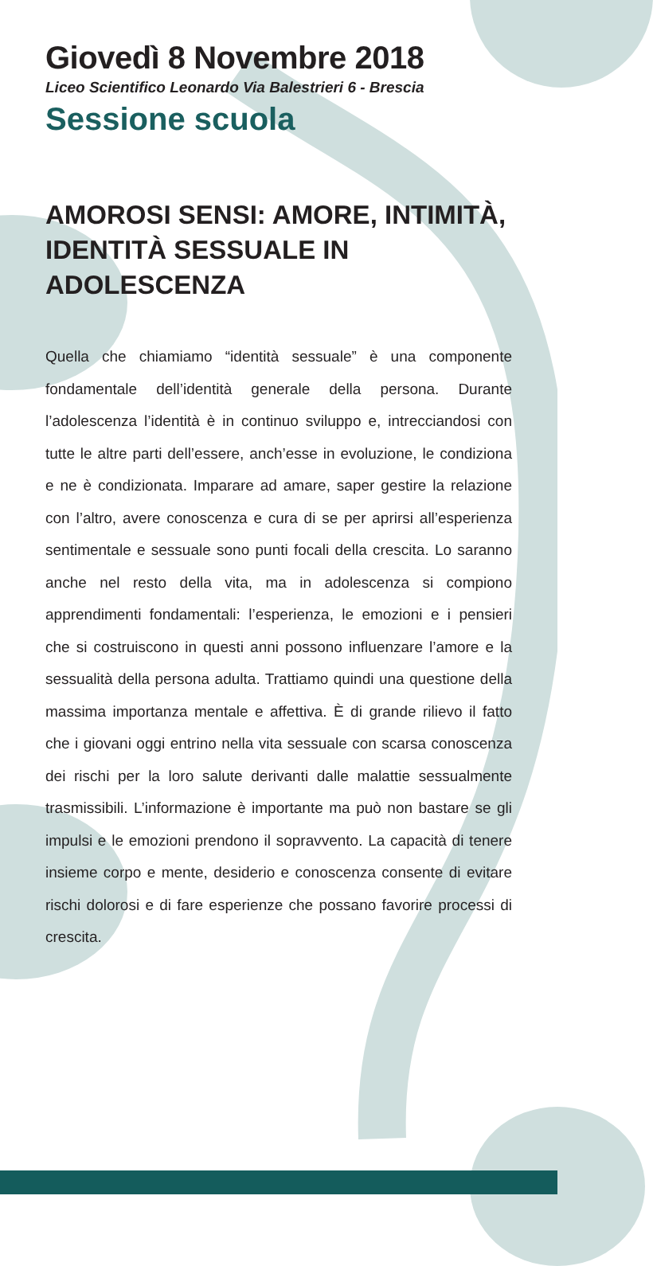Giovedì 8 Novembre 2018
Liceo Scientifico Leonardo Via Balestrieri 6 - Brescia
Sessione scuola
AMOROSI SENSI: AMORE, INTIMITÀ, IDENTITÀ SESSUALE IN ADOLESCENZA
Quella che chiamiamo “identità sessuale” è una componente fondamentale dell’identità generale della persona. Durante l’adolescenza l’identità è in continuo sviluppo e, intrecciandosi con tutte le altre parti dell’essere, anch’esse in evoluzione, le condiziona e ne è condizionata. Imparare ad amare, saper gestire la relazione con l’altro, avere conoscenza e cura di se per aprirsi all’esperienza sentimentale e sessuale sono punti focali della crescita. Lo saranno anche nel resto della vita, ma in adolescenza si compiono apprendimenti fondamentali: l’esperienza, le emozioni e i pensieri che si costruiscono in questi anni possono influenzare l’amore e la sessualità della persona adulta. Trattiamo quindi una questione della massima importanza mentale e affettiva. È di grande rilievo il fatto che i giovani oggi entrino nella vita sessuale con scarsa conoscenza dei rischi per la loro salute derivanti dalle malattie sessualmente trasmissibili. L’informazione è importante ma può non bastare se gli impulsi e le emozioni prendono il sopravvento. La capacità di tenere insieme corpo e mente, desiderio e conoscenza consente di evitare rischi dolorosi e di fare esperienze che possano favorire processi di crescita.